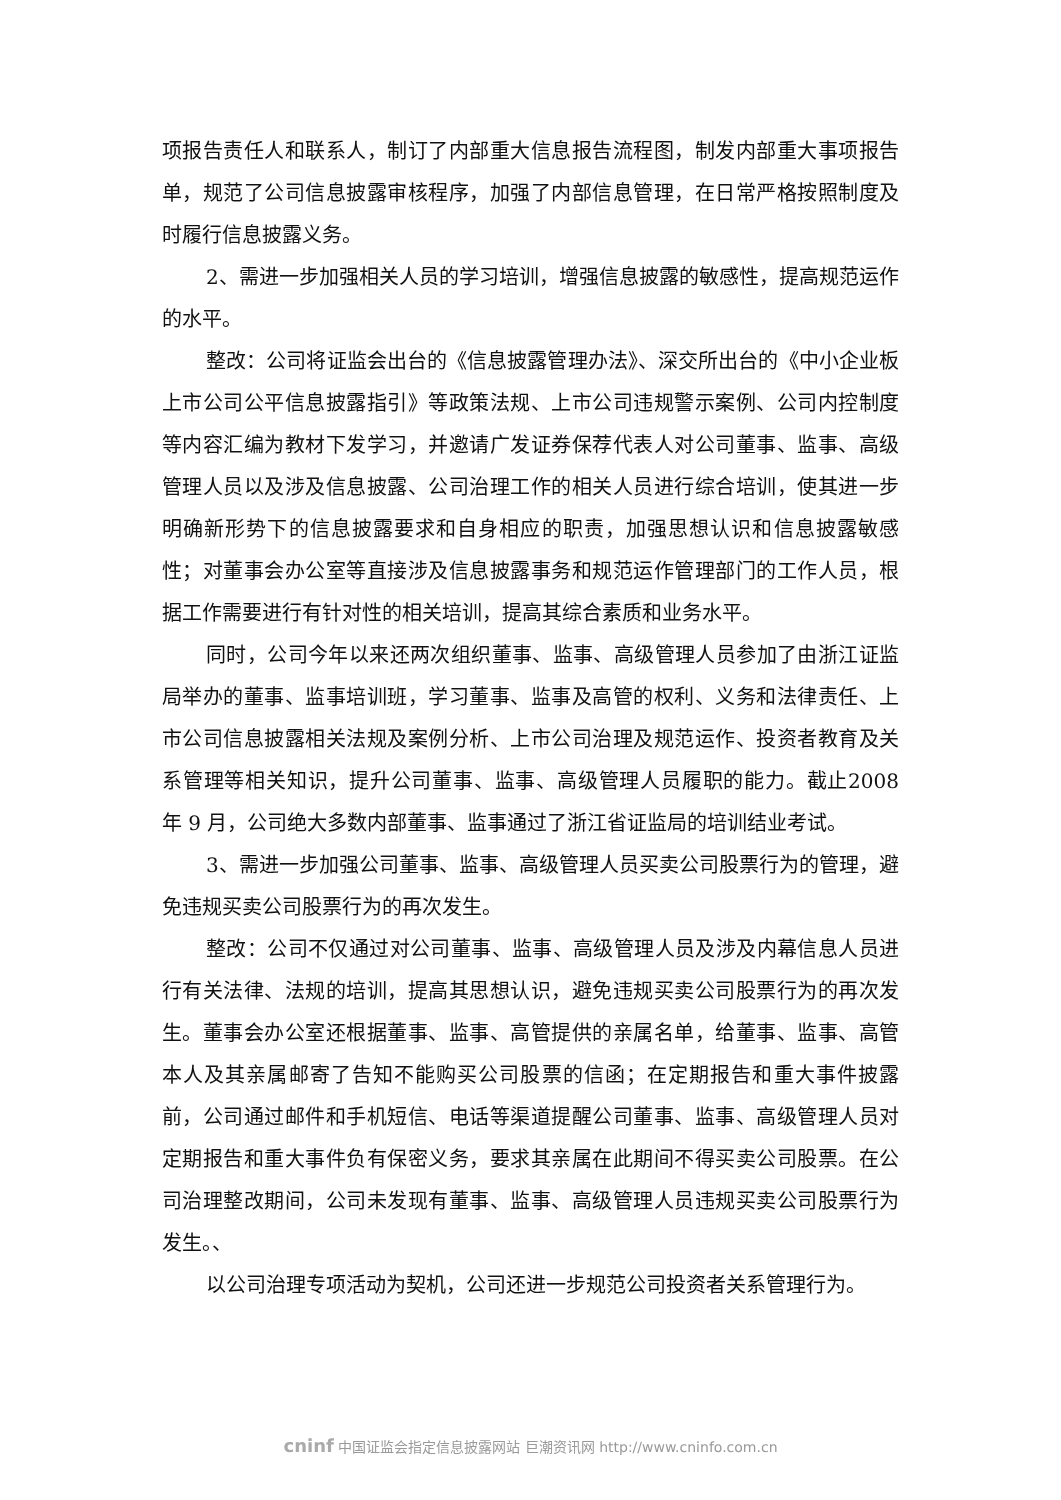项报告责任人和联系人，制订了内部重大信息报告流程图，制发内部重大事项报告单，规范了公司信息披露审核程序，加强了内部信息管理，在日常严格按照制度及时履行信息披露义务。
2、需进一步加强相关人员的学习培训，增强信息披露的敏感性，提高规范运作的水平。
整改：公司将证监会出台的《信息披露管理办法》、深交所出台的《中小企业板上市公司公平信息披露指引》等政策法规、上市公司违规警示案例、公司内控制度等内容汇编为教材下发学习，并邀请广发证券保荐代表人对公司董事、监事、高级管理人员以及涉及信息披露、公司治理工作的相关人员进行综合培训，使其进一步明确新形势下的信息披露要求和自身相应的职责，加强思想认识和信息披露敏感性；对董事会办公室等直接涉及信息披露事务和规范运作管理部门的工作人员，根据工作需要进行有针对性的相关培训，提高其综合素质和业务水平。
同时，公司今年以来还两次组织董事、监事、高级管理人员参加了由浙江证监局举办的董事、监事培训班，学习董事、监事及高管的权利、义务和法律责任、上市公司信息披露相关法规及案例分析、上市公司治理及规范运作、投资者教育及关系管理等相关知识，提升公司董事、监事、高级管理人员履职的能力。截止2008 年 9 月，公司绝大多数内部董事、监事通过了浙江省证监局的培训结业考试。
3、需进一步加强公司董事、监事、高级管理人员买卖公司股票行为的管理，避免违规买卖公司股票行为的再次发生。
整改：公司不仅通过对公司董事、监事、高级管理人员及涉及内幕信息人员进行有关法律、法规的培训，提高其思想认识，避免违规买卖公司股票行为的再次发生。董事会办公室还根据董事、监事、高管提供的亲属名单，给董事、监事、高管本人及其亲属邮寄了告知不能购买公司股票的信函；在定期报告和重大事件披露前，公司通过邮件和手机短信、电话等渠道提醒公司董事、监事、高级管理人员对定期报告和重大事件负有保密义务，要求其亲属在此期间不得买卖公司股票。在公司治理整改期间，公司未发现有董事、监事、高级管理人员违规买卖公司股票行为发生。、
以公司治理专项活动为契机，公司还进一步规范公司投资者关系管理行为。
cninf 中国证监会指定信息披露网站 巨潮资讯网 http://www.cninfo.com.cn